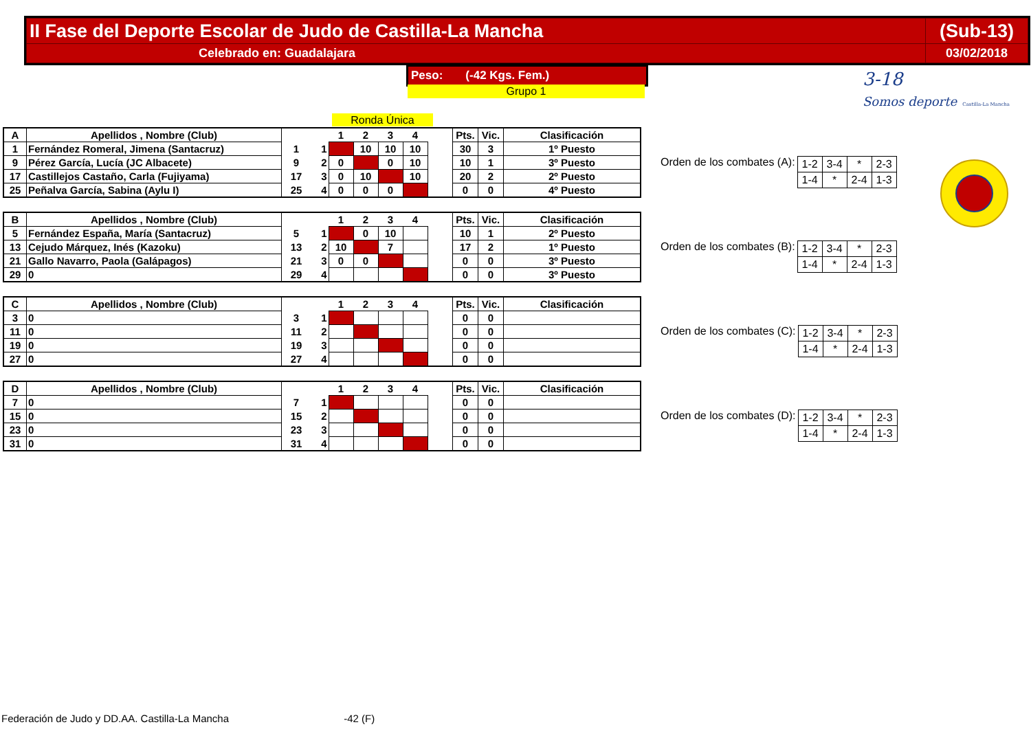| II Fase del Deporte Escolar de Judo de Castilla-La Mancha | (Sub-13) |
| Celebrado en: Guadalajara | 03/02/2018 |
Peso: (-42 Kgs. Fem.)
Grupo 1
Ronda Única
3-18
Somos deporte Castilla-La Mancha
| A | Apellidos , Nombre (Club) | | | 1 | 2 | 3 | 4 | | Pts. | Vic. | Clasificación |
| --- | --- | --- | --- | --- | --- | --- | --- | --- | --- | --- | --- |
| 1 | Fernández Romeral, Jimena (Santacruz) | 1 | 1 | | 10 | 10 | 10 | | 30 | 3 | 1º Puesto |
| 9 | Pérez García, Lucía (JC Albacete) | 9 | 2 | 0 | | 0 | 10 | | 10 | 1 | 3º Puesto |
| 17 | Castillejos Castaño, Carla (Fujiyama) | 17 | 3 | 0 | 10 | | 10 | | 20 | 2 | 2º Puesto |
| 25 | Peñalva García, Sabina (Aylu I) | 25 | 4 | 0 | 0 | 0 | | | 0 | 0 | 4º Puesto |
Orden de los combates (A):
| 1-2 | 3-4 | * | 2-3 |
| 1-4 | * | 2-4 | 1-3 |
| B | Apellidos , Nombre (Club) | | | 1 | 2 | 3 | 4 | | Pts. | Vic. | Clasificación |
| --- | --- | --- | --- | --- | --- | --- | --- | --- | --- | --- | --- |
| 5 | Fernández España, María (Santacruz) | 5 | 1 | | 0 | 10 | | | 10 | 1 | 2º Puesto |
| 13 | Cejudo Márquez, Inés (Kazoku) | 13 | 2 | 10 | | 7 | | | 17 | 2 | 1º Puesto |
| 21 | Gallo Navarro, Paola (Galápagos) | 21 | 3 | 0 | 0 | | | | 0 | 0 | 3º Puesto |
| 29 | 0 | 29 | 4 | | | | | | 0 | 0 | 3º Puesto |
Orden de los combates (B):
| 1-2 | 3-4 | * | 2-3 |
| 1-4 | * | 2-4 | 1-3 |
| C | Apellidos , Nombre (Club) | | | 1 | 2 | 3 | 4 | | Pts. | Vic. | Clasificación |
| --- | --- | --- | --- | --- | --- | --- | --- | --- | --- | --- | --- |
| 3 | 0 | 3 | 1 | | | | | | 0 | 0 | |
| 11 | 0 | 11 | 2 | | | | | | 0 | 0 | |
| 19 | 0 | 19 | 3 | | | | | | 0 | 0 | |
| 27 | 0 | 27 | 4 | | | | | | 0 | 0 | |
Orden de los combates (C):
| 1-2 | 3-4 | * | 2-3 |
| 1-4 | * | 2-4 | 1-3 |
| D | Apellidos , Nombre (Club) | | | 1 | 2 | 3 | 4 | | Pts. | Vic. | Clasificación |
| --- | --- | --- | --- | --- | --- | --- | --- | --- | --- | --- | --- |
| 7 | 0 | 7 | 1 | | | | | | 0 | 0 | |
| 15 | 0 | 15 | 2 | | | | | | 0 | 0 | |
| 23 | 0 | 23 | 3 | | | | | | 0 | 0 | |
| 31 | 0 | 31 | 4 | | | | | | 0 | 0 | |
Orden de los combates (D):
| 1-2 | 3-4 | * | 2-3 |
| 1-4 | * | 2-4 | 1-3 |
Federación de Judo y DD.AA. Castilla-La Mancha -42 (F)